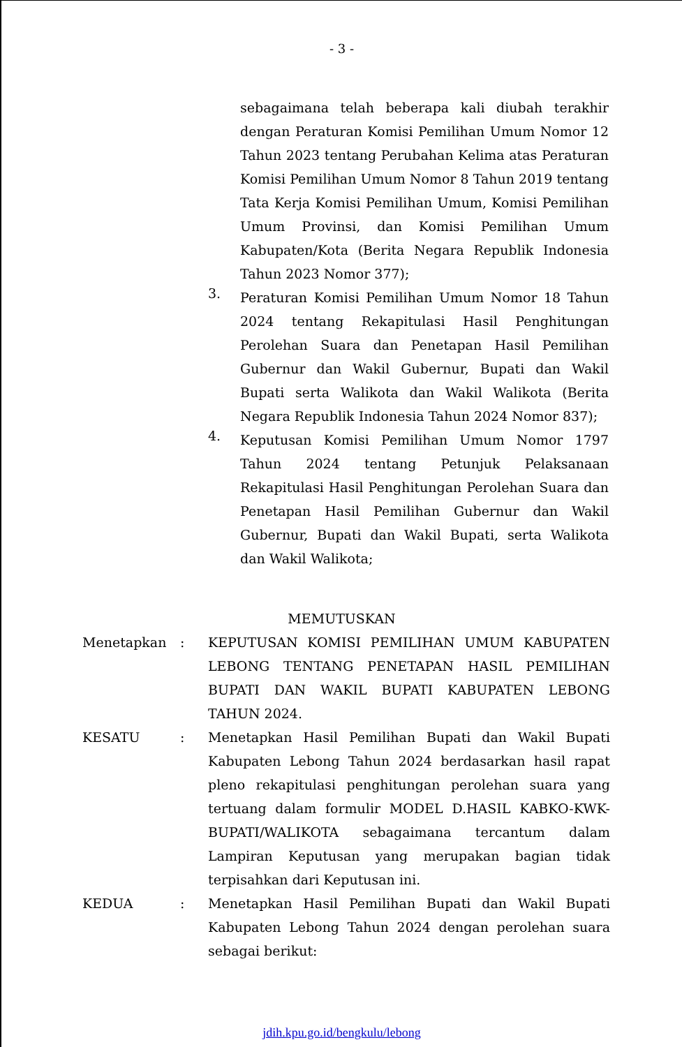- 3 -
sebagaimana telah beberapa kali diubah terakhir dengan Peraturan Komisi Pemilihan Umum Nomor 12 Tahun 2023 tentang Perubahan Kelima atas Peraturan Komisi Pemilihan Umum Nomor 8 Tahun 2019 tentang Tata Kerja Komisi Pemilihan Umum, Komisi Pemilihan Umum Provinsi, dan Komisi Pemilihan Umum Kabupaten/Kota (Berita Negara Republik Indonesia Tahun 2023 Nomor 377);
3.
Peraturan Komisi Pemilihan Umum Nomor 18 Tahun 2024 tentang Rekapitulasi Hasil Penghitungan Perolehan Suara dan Penetapan Hasil Pemilihan Gubernur dan Wakil Gubernur, Bupati dan Wakil Bupati serta Walikota dan Wakil Walikota (Berita Negara Republik Indonesia Tahun 2024 Nomor 837);
4.
Keputusan Komisi Pemilihan Umum Nomor 1797 Tahun 2024 tentang Petunjuk Pelaksanaan Rekapitulasi Hasil Penghitungan Perolehan Suara dan Penetapan Hasil Pemilihan Gubernur dan Wakil Gubernur, Bupati dan Wakil Bupati, serta Walikota dan Wakil Walikota;
MEMUTUSKAN
Menetapkan : KEPUTUSAN KOMISI PEMILIHAN UMUM KABUPATEN LEBONG TENTANG PENETAPAN HASIL PEMILIHAN BUPATI DAN WAKIL BUPATI KABUPATEN LEBONG TAHUN 2024.
KESATU : Menetapkan Hasil Pemilihan Bupati dan Wakil Bupati Kabupaten Lebong Tahun 2024 berdasarkan hasil rapat pleno rekapitulasi penghitungan perolehan suara yang tertuang dalam formulir MODEL D.HASIL KABKO-KWK-BUPATI/WALIKOTA sebagaimana tercantum dalam Lampiran Keputusan yang merupakan bagian tidak terpisahkan dari Keputusan ini.
KEDUA : Menetapkan Hasil Pemilihan Bupati dan Wakil Bupati Kabupaten Lebong Tahun 2024 dengan perolehan suara sebagai berikut:
jdih.kpu.go.id/bengkulu/lebong